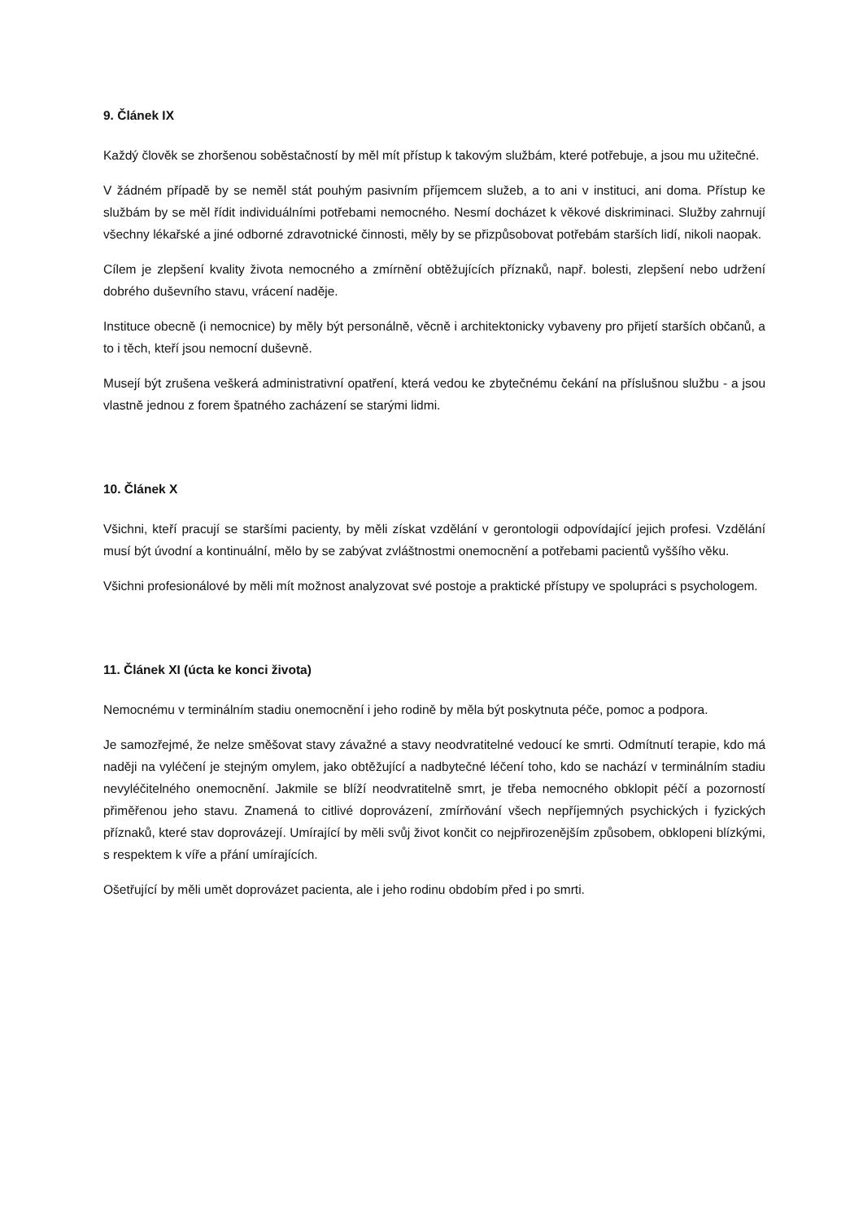9. Článek IX
Každý člověk se zhoršenou soběstačností by měl mít přístup k takovým službám, které potřebuje, a jsou mu užitečné.
V žádném případě by se neměl stát pouhým pasivním příjemcem služeb, a to ani v instituci, ani doma. Přístup ke službám by se měl řídit individuálními potřebami nemocného. Nesmí docházet k věkové diskriminaci. Služby zahrnují všechny lékařské a jiné odborné zdravotnické činnosti, měly by se přizpůsobovat potřebám starších lidí, nikoli naopak.
Cílem je zlepšení kvality života nemocného a zmírnění obtěžujících příznaků, např. bolesti, zlepšení nebo udržení dobrého duševního stavu, vrácení naděje.
Instituce obecně (i nemocnice) by měly být personálně, věcně i architektonicky vybaveny pro přijetí starších občanů, a to i těch, kteří jsou nemocní duševně.
Musejí být zrušena veškerá administrativní opatření, která vedou ke zbytečnému čekání na příslušnou službu - a jsou vlastně jednou z forem špatného zacházení se starými lidmi.
10. Článek X
Všichni, kteří pracují se staršími pacienty, by měli získat vzdělání v gerontologii odpovídající jejich profesi. Vzdělání musí být úvodní a kontinuální, mělo by se zabývat zvláštnostmi onemocnění a potřebami pacientů vyššího věku.
Všichni profesionálové by měli mít možnost analyzovat své postoje a praktické přístupy ve spolupráci s psychologem.
11. Článek XI (úcta ke konci života)
Nemocnému v terminálním stadiu onemocnění i jeho rodině by měla být poskytnuta péče, pomoc a podpora.
Je samozřejmé, že nelze směšovat stavy závažné a stavy neodvratitelné vedoucí ke smrti. Odmítnutí terapie, kdo má naději na vyléčení je stejným omylem, jako obtěžující a nadbytečné léčení toho, kdo se nachází v terminálním stadiu nevyléčitelného onemocnění. Jakmile se blíží neodvratitelně smrt, je třeba nemocného obklopit péčí a pozorností přiměřenou jeho stavu. Znamená to citlivé doprovázení, zmírňování všech nepříjemných psychických i fyzických příznaků, které stav doprovázejí. Umírající by měli svůj život končit co nejpřirozenějším způsobem, obklopeni blízkými, s respektem k víře a přání umírajících.
Ošetřující by měli umět doprovázet pacienta, ale i jeho rodinu obdobím před i po smrti.